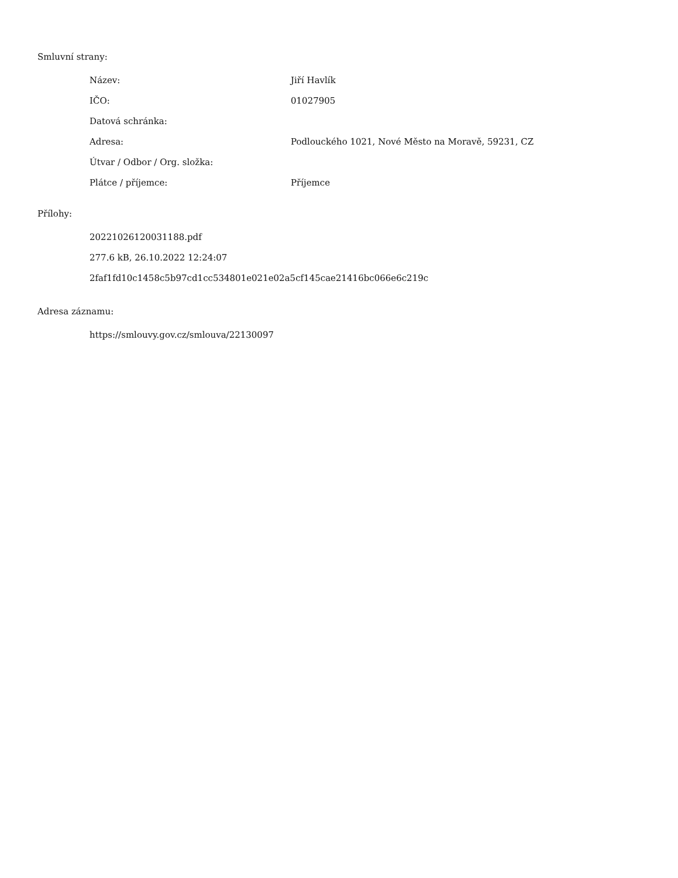Smluvní strany:
| Název: | Jiří Havlík |
| IČO: | 01027905 |
| Datová schránka: | |
| Adresa: | Podlouckého 1021, Nové Město na Moravě, 59231, CZ |
| Útvar / Odbor / Org. složka: | |
| Plátce / příjemce: | Příjemce |
Přílohy:
20221026120031188.pdf
277.6 kB, 26.10.2022 12:24:07
2faf1fd10c1458c5b97cd1cc534801e021e02a5cf145cae21416bc066e6c219c
Adresa záznamu:
https://smlouvy.gov.cz/smlouva/22130097